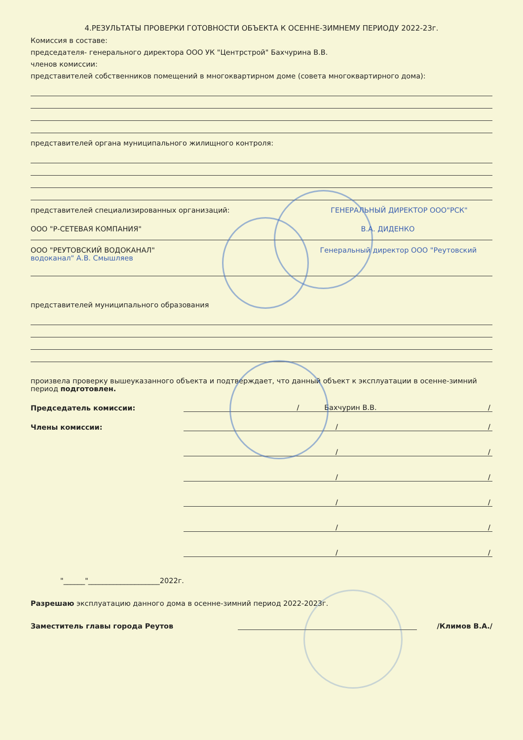4.РЕЗУЛЬТАТЫ ПРОВЕРКИ ГОТОВНОСТИ ОБЪЕКТА К ОСЕННЕ-ЗИМНЕМУ ПЕРИОДУ 2022-23г.
Комиссия в составе:
председателя- генерального директора ООО УК "Центрстрой" Бахчурина В.В.
членов комиссии:
представителей собственников помещений в многоквартирном доме (совета многоквартирного дома):
представителей органа муниципального жилищного контроля:
представителей специализированных организаций: ГЕНЕРАЛЬНЫЙ ДИРЕКТОР ООО"РСК"
ООО "Р-СЕТЕВАЯ КОМПАНИЯ" В.А. ДИДЕНКО
ООО "РЕУТОВСКИЙ ВОДОКАНАЛ" Генеральный директор ООО "Реутовский водоканал" А.В. Смышляев
представителей муниципального образования
произвела проверку вышеуказанного объекта и подтверждает, что данный объект к эксплуатации в осенне-зимний период подготовлен.
Председатель комиссии: / Бахчурин В.В. /
Члены комиссии: / /
/ /
/ /
/ /
/ /
/ /
"______"____________________2022г.
Разрешаю эксплуатацию данного дома в осенне-зимний период 2022-2023г.
Заместитель главы города Реутов /Климов В.А./